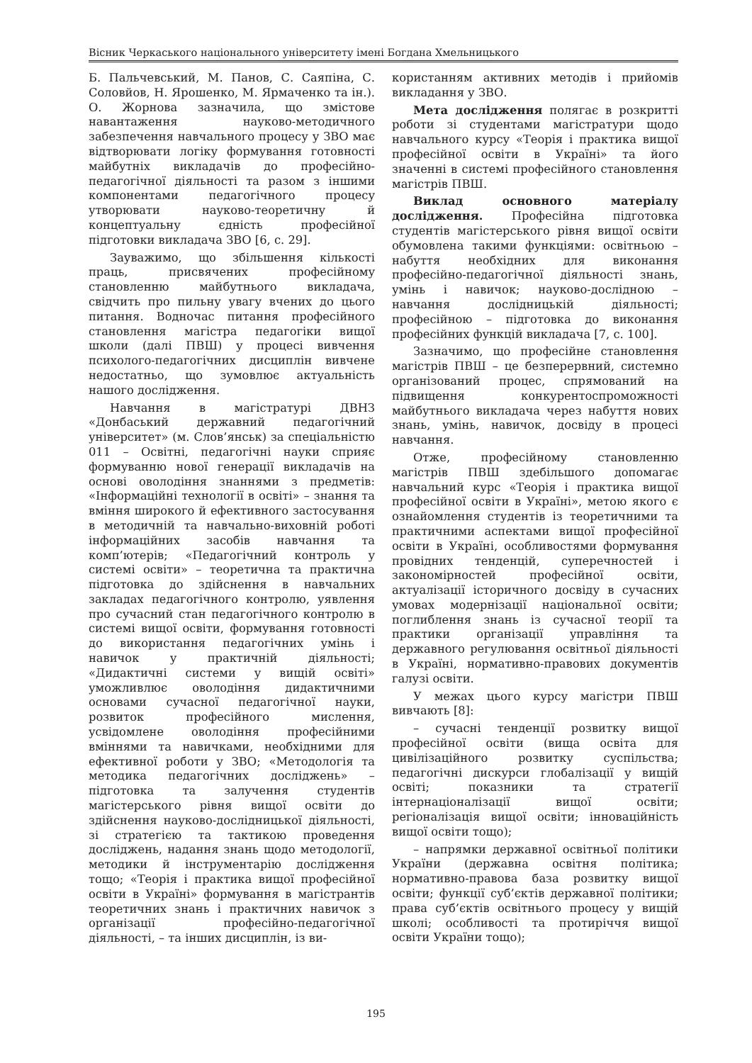Вісник Черкаського національного університету імені Богдана Хмельницького
Б. Пальчевський, М. Панов, С. Саяпіна, С. Соловйов, Н. Ярошенко, М. Ярмаченко та ін.). О. Жорнова зазначила, що змістове навантаження науково-методичного забезпечення навчального процесу у ЗВО має відтворювати логіку формування готовності майбутніх викладачів до професійно-педагогічної діяльності та разом з іншими компонентами педагогічного процесу утворювати науково-теоретичну й концептуальну єдність професійної підготовки викладача ЗВО [6, с. 29].
Зауважимо, що збільшення кількості праць, присвячених професійному становленню майбутнього викладача, свідчить про пильну увагу вчених до цього питання. Водночас питання професійного становлення магістра педагогіки вищої школи (далі ПВШ) у процесі вивчення психолого-педагогічних дисциплін вивчене недостатньо, що зумовлює актуальність нашого дослідження.
Навчання в магістратурі ДВНЗ «Донбаський державний педагогічний університет» (м. Слов’янськ) за спеціальністю 011 – Освітні, педагогічні науки сприяє формуванню нової генерації викладачів на основі оволодіння знаннями з предметів: «Інформаційні технології в освіті» – знання та вміння широкого й ефективного застосування в методичній та навчально-виховній роботі інформаційних засобів навчання та комп’ютерів; «Педагогічний контроль у системі освіти» – теоретична та практична підготовка до здійснення в навчальних закладах педагогічного контролю, уявлення про сучасний стан педагогічного контролю в системі вищої освіти, формування готовності до використання педагогічних умінь і навичок у практичній діяльності; «Дидактичні системи у вищій освіті» уможливлює оволодіння дидактичними основами сучасної педагогічної науки, розвиток професійного мислення, усвідомлене оволодіння професійними вміннями та навичками, необхідними для ефективної роботи у ЗВО; «Методологія та методика педагогічних досліджень» – підготовка та залучення студентів магістерського рівня вищої освіти до здійснення науково-дослідницької діяльності, зі стратегією та тактикою проведення досліджень, надання знань щодо методології, методики й інструментарію дослідження тощо; «Теорія і практика вищої професійної освіти в Україні» формування в магістрантів теоретичних знань і практичних навичок з організації професійно-педагогічної діяльності, – та інших дисциплін, із ви-
користанням активних методів і прийомів викладання у ЗВО.
Мета дослідження полягає в розкритті роботи зі студентами магістратури щодо навчального курсу «Теорія і практика вищої професійної освіти в Україні» та його значенні в системі професійного становлення магістрів ПВШ.
Виклад основного матеріалу дослідження. Професійна підготовка студентів магістерського рівня вищої освіти обумовлена такими функціями: освітньою – набуття необхідних для виконання професійно-педагогічної діяльності знань, умінь і навичок; науково-дослідною – навчання дослідницькій діяльності; професійною – підготовка до виконання професійних функцій викладача [7, с. 100].
Зазначимо, що професійне становлення магістрів ПВШ – це безперервний, системно організований процес, спрямований на підвищення конкурентоспроможності майбутнього викладача через набуття нових знань, умінь, навичок, досвіду в процесі навчання.
Отже, професійному становленню магістрів ПВШ здебільшого допомагає навчальний курс «Теорія і практика вищої професійної освіти в Україні», метою якого є ознайомлення студентів із теоретичними та практичними аспектами вищої професійної освіти в Україні, особливостями формування провідних тенденцій, суперечностей і закономірностей професійної освіти, актуалізації історичного досвіду в сучасних умовах модернізації національної освіти; поглиблення знань із сучасної теорії та практики організації управління та державного регулювання освітньої діяльності в Україні, нормативно-правових документів галузі освіти.
У межах цього курсу магістри ПВШ вивчають [8]:
– сучасні тенденції розвитку вищої професійної освіти (вища освіта для цивілізаційного розвитку суспільства; педагогічні дискурси глобалізації у вищій освіті; показники та стратегії інтернаціоналізації вищої освіти; регіоналізація вищої освіти; інноваційність вищої освіти тощо);
– напрямки державної освітньої політики України (державна освітня політика; нормативно-правова база розвитку вищої освіти; функції суб’єктів державної політики; права суб’єктів освітнього процесу у вищій школі; особливості та протиріччя вищої освіти України тощо);
195